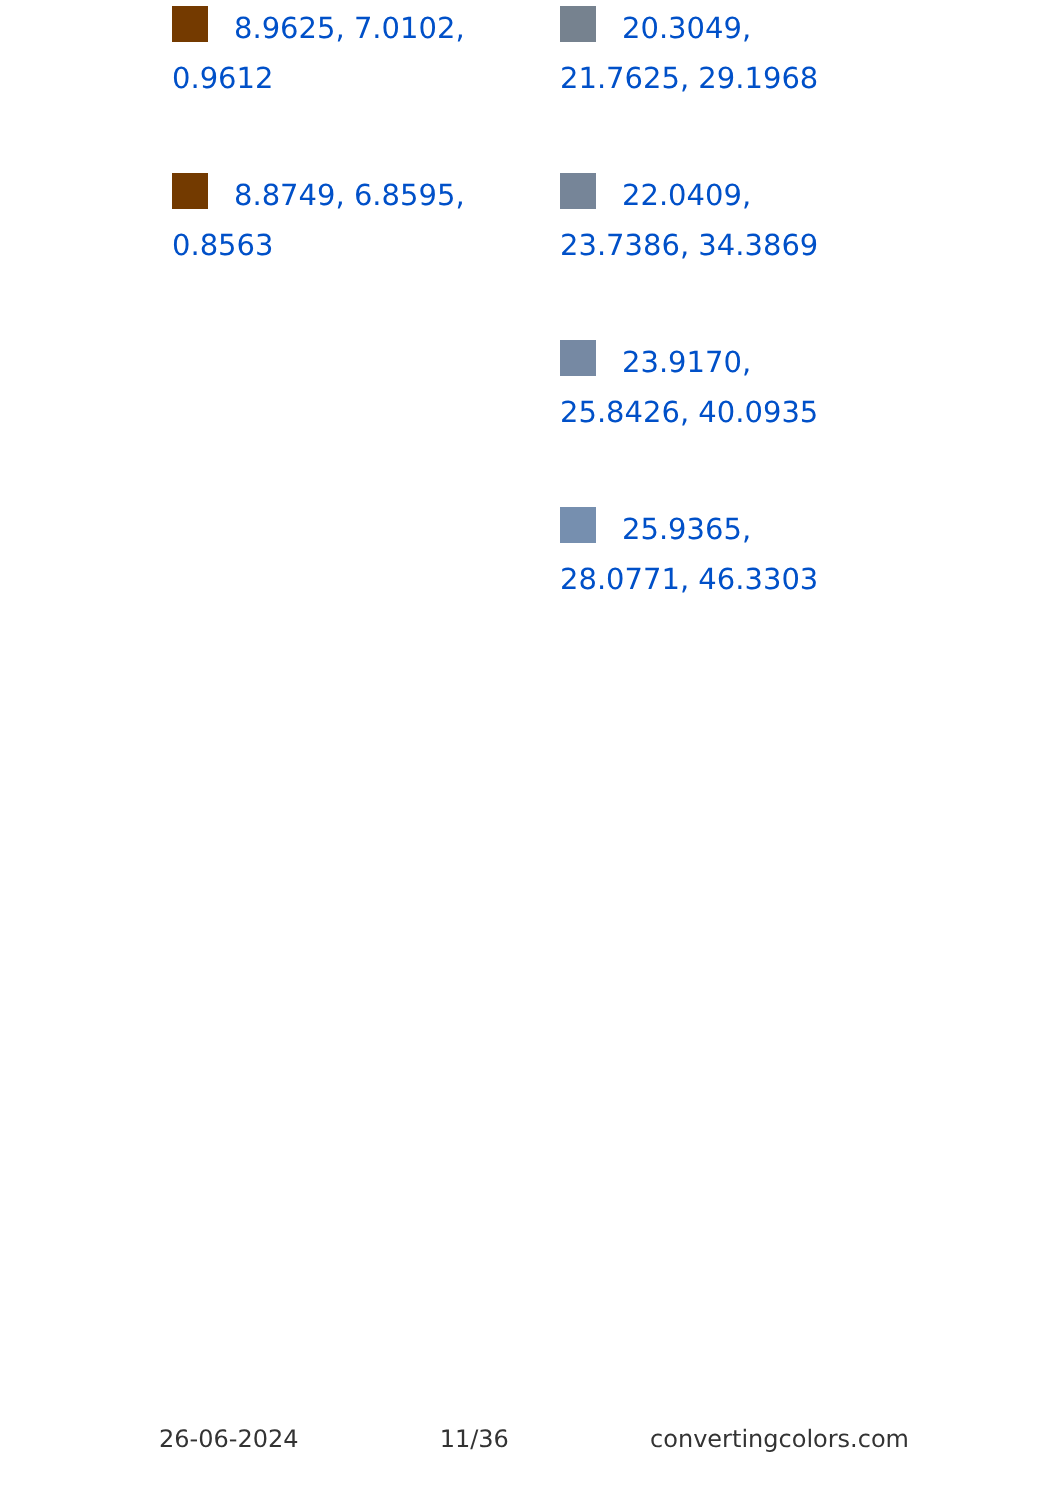8.9625, 7.0102, 0.9612
8.8749, 6.8595, 0.8563
20.3049, 21.7625, 29.1968
22.0409, 23.7386, 34.3869
23.9170, 25.8426, 40.0935
25.9365, 28.0771, 46.3303
26-06-2024 11/36 convertingcolors.com